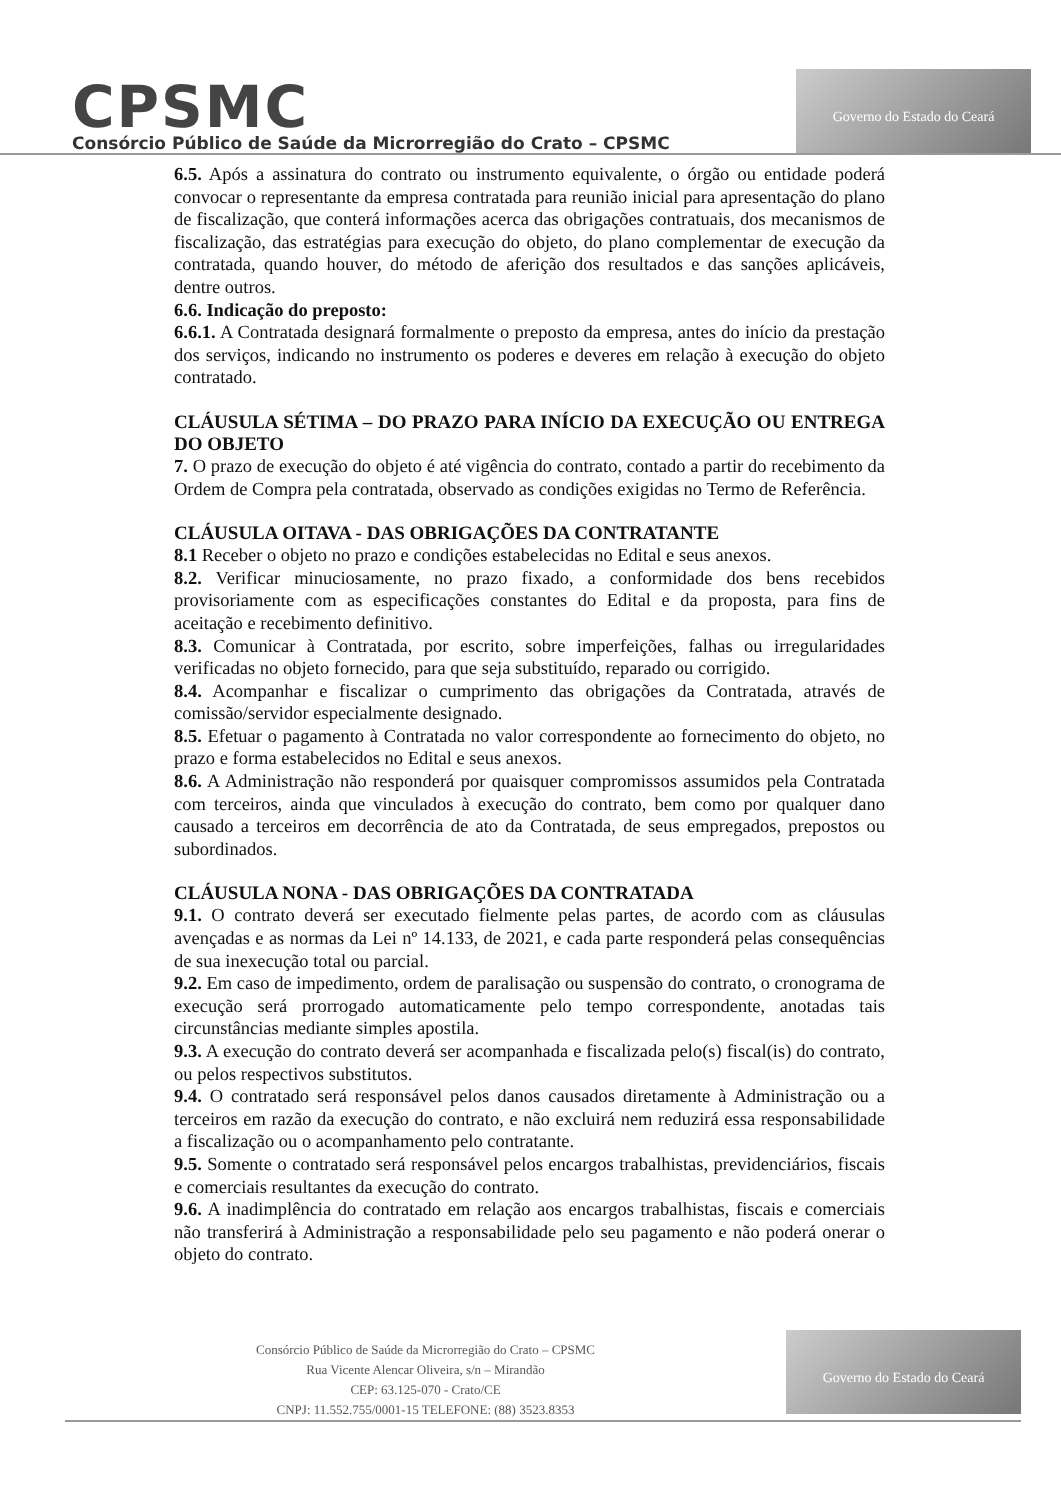CPSMC
Consórcio Público de Saúde da Microrregião do Crato – CPSMC
Governo do Estado do Ceará
6.5. Após a assinatura do contrato ou instrumento equivalente, o órgão ou entidade poderá convocar o representante da empresa contratada para reunião inicial para apresentação do plano de fiscalização, que conterá informações acerca das obrigações contratuais, dos mecanismos de fiscalização, das estratégias para execução do objeto, do plano complementar de execução da contratada, quando houver, do método de aferição dos resultados e das sanções aplicáveis, dentre outros.
6.6. Indicação do preposto:
6.6.1. A Contratada designará formalmente o preposto da empresa, antes do início da prestação dos serviços, indicando no instrumento os poderes e deveres em relação à execução do objeto contratado.
CLÁUSULA SÉTIMA – DO PRAZO PARA INÍCIO DA EXECUÇÃO OU ENTREGA DO OBJETO
7. O prazo de execução do objeto é até vigência do contrato, contado a partir do recebimento da Ordem de Compra pela contratada, observado as condições exigidas no Termo de Referência.
CLÁUSULA OITAVA - DAS OBRIGAÇÕES DA CONTRATANTE
8.1 Receber o objeto no prazo e condições estabelecidas no Edital e seus anexos.
8.2. Verificar minuciosamente, no prazo fixado, a conformidade dos bens recebidos provisoriamente com as especificações constantes do Edital e da proposta, para fins de aceitação e recebimento definitivo.
8.3. Comunicar à Contratada, por escrito, sobre imperfeições, falhas ou irregularidades verificadas no objeto fornecido, para que seja substituído, reparado ou corrigido.
8.4. Acompanhar e fiscalizar o cumprimento das obrigações da Contratada, através de comissão/servidor especialmente designado.
8.5. Efetuar o pagamento à Contratada no valor correspondente ao fornecimento do objeto, no prazo e forma estabelecidos no Edital e seus anexos.
8.6. A Administração não responderá por quaisquer compromissos assumidos pela Contratada com terceiros, ainda que vinculados à execução do contrato, bem como por qualquer dano causado a terceiros em decorrência de ato da Contratada, de seus empregados, prepostos ou subordinados.
CLÁUSULA NONA - DAS OBRIGAÇÕES DA CONTRATADA
9.1. O contrato deverá ser executado fielmente pelas partes, de acordo com as cláusulas avençadas e as normas da Lei nº 14.133, de 2021, e cada parte responderá pelas consequências de sua inexecução total ou parcial.
9.2. Em caso de impedimento, ordem de paralisação ou suspensão do contrato, o cronograma de execução será prorrogado automaticamente pelo tempo correspondente, anotadas tais circunstâncias mediante simples apostila.
9.3. A execução do contrato deverá ser acompanhada e fiscalizada pelo(s) fiscal(is) do contrato, ou pelos respectivos substitutos.
9.4. O contratado será responsável pelos danos causados diretamente à Administração ou a terceiros em razão da execução do contrato, e não excluirá nem reduzirá essa responsabilidade a fiscalização ou o acompanhamento pelo contratante.
9.5. Somente o contratado será responsável pelos encargos trabalhistas, previdenciários, fiscais e comerciais resultantes da execução do contrato.
9.6. A inadimplência do contratado em relação aos encargos trabalhistas, fiscais e comerciais não transferirá à Administração a responsabilidade pelo seu pagamento e não poderá onerar o objeto do contrato.
Consórcio Público de Saúde da Microrregião do Crato – CPSMC
Rua Vicente Alencar Oliveira, s/n – Mirandão
CEP: 63.125-070 - Crato/CE
CNPJ: 11.552.755/0001-15 TELEFONE: (88) 3523.8353
Governo do Estado do Ceará